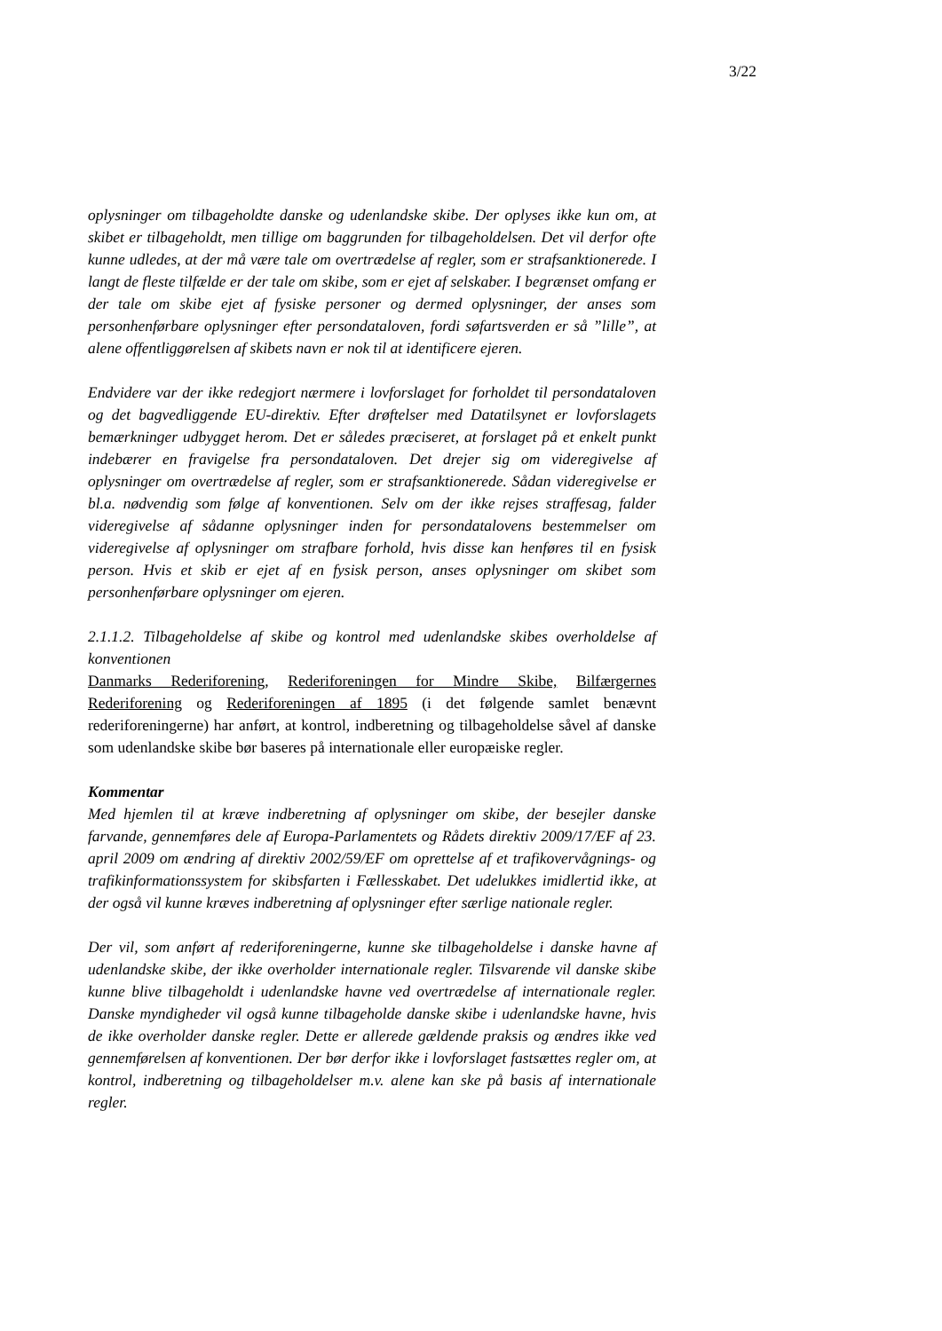3/22
oplysninger om tilbageholdte danske og udenlandske skibe. Der oplyses ikke kun om, at skibet er tilbageholdt, men tillige om baggrunden for tilbageholdelsen. Det vil derfor ofte kunne udledes, at der må være tale om overtrædelse af regler, som er strafsanktionerede. I langt de fleste tilfælde er der tale om skibe, som er ejet af selskaber. I begrænset omfang er der tale om skibe ejet af fysiske personer og dermed oplysninger, der anses som personhenførbare oplysninger efter persondataloven, fordi søfartsverden er så ”lille”, at alene offentliggørelsen af skibets navn er nok til at identificere ejeren.
Endvidere var der ikke redegjort nærmere i lovforslaget for forholdet til persondataloven og det bagvedliggende EU-direktiv. Efter drøftelser med Datatilsynet er lovforslagets bemærkninger udbygget herom. Det er således præciseret, at forslaget på et enkelt punkt indebærer en fravigelse fra persondataloven. Det drejer sig om videregivelse af oplysninger om overtrædelse af regler, som er strafsanktionerede. Sådan videregivelse er bl.a. nødvendig som følge af konventionen. Selv om der ikke rejses straffesag, falder videregivelse af sådanne oplysninger inden for persondatalovens bestemmelser om videregivelse af oplysninger om strafbare forhold, hvis disse kan henføres til en fysisk person. Hvis et skib er ejet af en fysisk person, anses oplysninger om skibet som personhenførbare oplysninger om ejeren.
2.1.1.2. Tilbageholdelse af skibe og kontrol med udenlandske skibes overholdelse af konventionen
Danmarks Rederiforening, Rederiforeningen for Mindre Skibe, Bilfærgernes Rederiforening og Rederiforeningen af 1895 (i det følgende samlet benævnt rederiforeningerne) har anført, at kontrol, indberetning og tilbageholdelse såvel af danske som udenlandske skibe bør baseres på internationale eller europæiske regler.
Kommentar
Med hjemlen til at kræve indberetning af oplysninger om skibe, der besejler danske farvande, gennemføres dele af Europa-Parlamentets og Rådets direktiv 2009/17/EF af 23. april 2009 om ændring af direktiv 2002/59/EF om oprettelse af et trafikovervågnings- og trafikinformationssystem for skibsfarten i Fællesskabet. Det udelukkes imidlertid ikke, at der også vil kunne kræves indberetning af oplysninger efter særlige nationale regler.
Der vil, som anført af rederiforeningerne, kunne ske tilbageholdelse i danske havne af udenlandske skibe, der ikke overholder internationale regler. Tilsvarende vil danske skibe kunne blive tilbageholdt i udenlandske havne ved overtrædelse af internationale regler. Danske myndigheder vil også kunne tilbageholde danske skibe i udenlandske havne, hvis de ikke overholder danske regler. Dette er allerede gældende praksis og ændres ikke ved gennemførelsen af konventionen. Der bør derfor ikke i lovforslaget fastsættes regler om, at kontrol, indberetning og tilbageholdelser m.v. alene kan ske på basis af internationale regler.